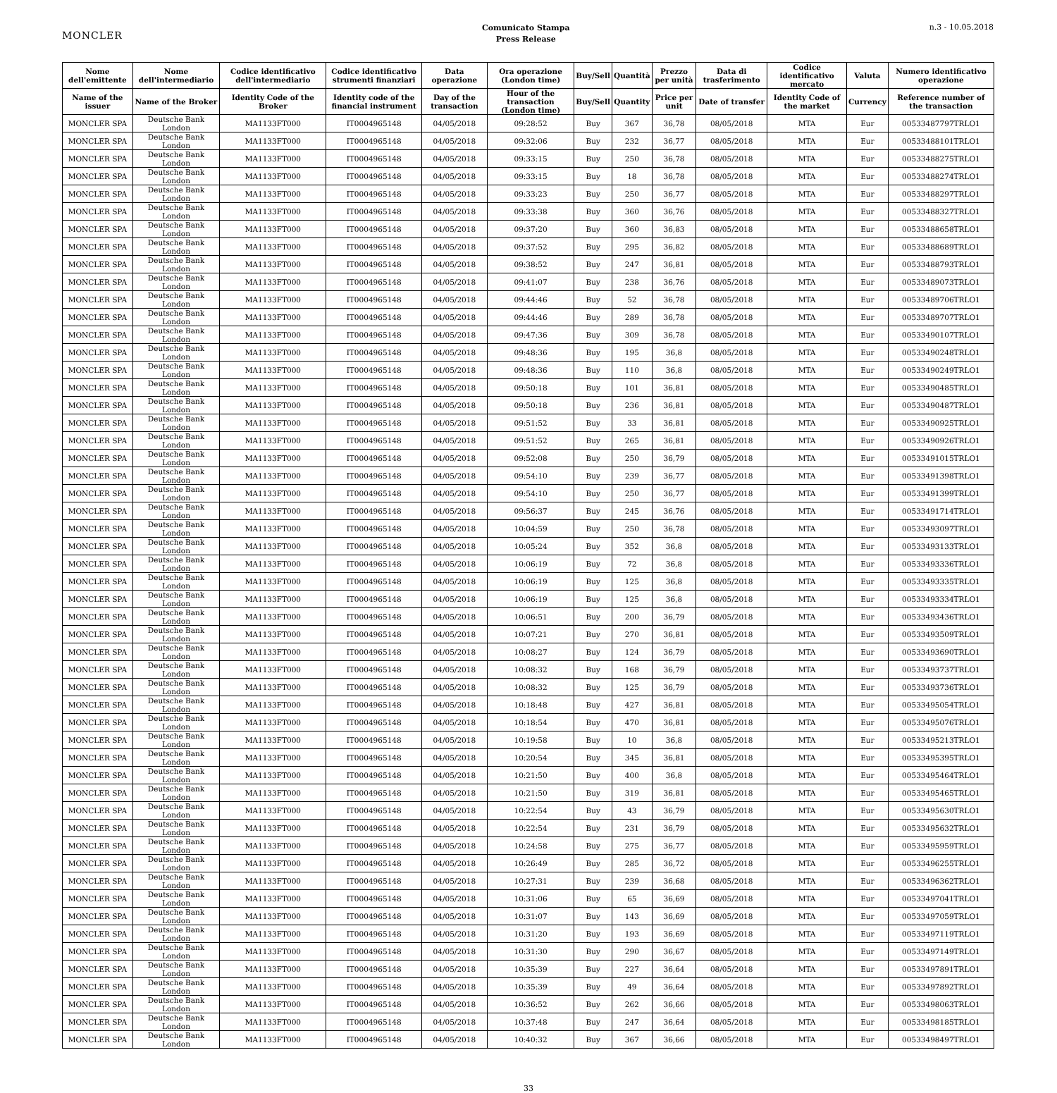MONCLER
Comunicato Stampa
Press Release
n.3 - 10.05.2018
| Nome dell'emittente | Nome dell'intermediario | Codice identificativo dell'intermediario | Codice identificativo strumenti finanziari | Data operazione | Ora operazione (London time) | Buy/Sell | Quantità | Prezzo per unità | Data di trasferimento | Codice identificativo mercato | Valuta | Numero identificativo operazione |
| --- | --- | --- | --- | --- | --- | --- | --- | --- | --- | --- | --- | --- |
| Name of the issuer | Name of the Broker | Identity Code of the Broker | Identity code of the financial instrument | Day of the transaction | Hour of the transaction (London time) | Buy/Sell | Quantity | Price per unit | Date of transfer | Identity Code of the market | Currency | Reference number of the transaction |
| MONCLER SPA | Deutsche Bank London | MA1133FT000 | IT0004965148 | 04/05/2018 | 09:28:52 | Buy | 367 | 36,78 | 08/05/2018 | MTA | Eur | 00533487797TRLO1 |
| MONCLER SPA | Deutsche Bank London | MA1133FT000 | IT0004965148 | 04/05/2018 | 09:32:06 | Buy | 232 | 36,77 | 08/05/2018 | MTA | Eur | 00533488101TRLO1 |
| MONCLER SPA | Deutsche Bank London | MA1133FT000 | IT0004965148 | 04/05/2018 | 09:33:15 | Buy | 250 | 36,78 | 08/05/2018 | MTA | Eur | 00533488275TRLO1 |
| MONCLER SPA | Deutsche Bank London | MA1133FT000 | IT0004965148 | 04/05/2018 | 09:33:15 | Buy | 18 | 36,78 | 08/05/2018 | MTA | Eur | 00533488274TRLO1 |
| MONCLER SPA | Deutsche Bank London | MA1133FT000 | IT0004965148 | 04/05/2018 | 09:33:23 | Buy | 250 | 36,77 | 08/05/2018 | MTA | Eur | 00533488297TRLO1 |
| MONCLER SPA | Deutsche Bank London | MA1133FT000 | IT0004965148 | 04/05/2018 | 09:33:38 | Buy | 360 | 36,76 | 08/05/2018 | MTA | Eur | 00533488327TRLO1 |
| MONCLER SPA | Deutsche Bank London | MA1133FT000 | IT0004965148 | 04/05/2018 | 09:37:20 | Buy | 360 | 36,83 | 08/05/2018 | MTA | Eur | 00533488658TRLO1 |
| MONCLER SPA | Deutsche Bank London | MA1133FT000 | IT0004965148 | 04/05/2018 | 09:37:52 | Buy | 295 | 36,82 | 08/05/2018 | MTA | Eur | 00533488689TRLO1 |
| MONCLER SPA | Deutsche Bank London | MA1133FT000 | IT0004965148 | 04/05/2018 | 09:38:52 | Buy | 247 | 36,81 | 08/05/2018 | MTA | Eur | 00533488793TRLO1 |
| MONCLER SPA | Deutsche Bank London | MA1133FT000 | IT0004965148 | 04/05/2018 | 09:41:07 | Buy | 238 | 36,76 | 08/05/2018 | MTA | Eur | 00533489073TRLO1 |
| MONCLER SPA | Deutsche Bank London | MA1133FT000 | IT0004965148 | 04/05/2018 | 09:44:46 | Buy | 52 | 36,78 | 08/05/2018 | MTA | Eur | 00533489706TRLO1 |
| MONCLER SPA | Deutsche Bank London | MA1133FT000 | IT0004965148 | 04/05/2018 | 09:44:46 | Buy | 289 | 36,78 | 08/05/2018 | MTA | Eur | 00533489707TRLO1 |
| MONCLER SPA | Deutsche Bank London | MA1133FT000 | IT0004965148 | 04/05/2018 | 09:47:36 | Buy | 309 | 36,78 | 08/05/2018 | MTA | Eur | 00533490107TRLO1 |
| MONCLER SPA | Deutsche Bank London | MA1133FT000 | IT0004965148 | 04/05/2018 | 09:48:36 | Buy | 195 | 36,8 | 08/05/2018 | MTA | Eur | 00533490248TRLO1 |
| MONCLER SPA | Deutsche Bank London | MA1133FT000 | IT0004965148 | 04/05/2018 | 09:48:36 | Buy | 110 | 36,8 | 08/05/2018 | MTA | Eur | 00533490249TRLO1 |
| MONCLER SPA | Deutsche Bank London | MA1133FT000 | IT0004965148 | 04/05/2018 | 09:50:18 | Buy | 101 | 36,81 | 08/05/2018 | MTA | Eur | 00533490485TRLO1 |
| MONCLER SPA | Deutsche Bank London | MA1133FT000 | IT0004965148 | 04/05/2018 | 09:50:18 | Buy | 236 | 36,81 | 08/05/2018 | MTA | Eur | 00533490487TRLO1 |
| MONCLER SPA | Deutsche Bank London | MA1133FT000 | IT0004965148 | 04/05/2018 | 09:51:52 | Buy | 33 | 36,81 | 08/05/2018 | MTA | Eur | 00533490925TRLO1 |
| MONCLER SPA | Deutsche Bank London | MA1133FT000 | IT0004965148 | 04/05/2018 | 09:51:52 | Buy | 265 | 36,81 | 08/05/2018 | MTA | Eur | 00533490926TRLO1 |
| MONCLER SPA | Deutsche Bank London | MA1133FT000 | IT0004965148 | 04/05/2018 | 09:52:08 | Buy | 250 | 36,79 | 08/05/2018 | MTA | Eur | 00533491015TRLO1 |
| MONCLER SPA | Deutsche Bank London | MA1133FT000 | IT0004965148 | 04/05/2018 | 09:54:10 | Buy | 239 | 36,77 | 08/05/2018 | MTA | Eur | 00533491398TRLO1 |
| MONCLER SPA | Deutsche Bank London | MA1133FT000 | IT0004965148 | 04/05/2018 | 09:54:10 | Buy | 250 | 36,77 | 08/05/2018 | MTA | Eur | 00533491399TRLO1 |
| MONCLER SPA | Deutsche Bank London | MA1133FT000 | IT0004965148 | 04/05/2018 | 09:56:37 | Buy | 245 | 36,76 | 08/05/2018 | MTA | Eur | 00533491714TRLO1 |
| MONCLER SPA | Deutsche Bank London | MA1133FT000 | IT0004965148 | 04/05/2018 | 10:04:59 | Buy | 250 | 36,78 | 08/05/2018 | MTA | Eur | 00533493097TRLO1 |
| MONCLER SPA | Deutsche Bank London | MA1133FT000 | IT0004965148 | 04/05/2018 | 10:05:24 | Buy | 352 | 36,8 | 08/05/2018 | MTA | Eur | 00533493133TRLO1 |
| MONCLER SPA | Deutsche Bank London | MA1133FT000 | IT0004965148 | 04/05/2018 | 10:06:19 | Buy | 72 | 36,8 | 08/05/2018 | MTA | Eur | 00533493336TRLO1 |
| MONCLER SPA | Deutsche Bank London | MA1133FT000 | IT0004965148 | 04/05/2018 | 10:06:19 | Buy | 125 | 36,8 | 08/05/2018 | MTA | Eur | 00533493335TRLO1 |
| MONCLER SPA | Deutsche Bank London | MA1133FT000 | IT0004965148 | 04/05/2018 | 10:06:19 | Buy | 125 | 36,8 | 08/05/2018 | MTA | Eur | 00533493334TRLO1 |
| MONCLER SPA | Deutsche Bank London | MA1133FT000 | IT0004965148 | 04/05/2018 | 10:06:51 | Buy | 200 | 36,79 | 08/05/2018 | MTA | Eur | 00533493436TRLO1 |
| MONCLER SPA | Deutsche Bank London | MA1133FT000 | IT0004965148 | 04/05/2018 | 10:07:21 | Buy | 270 | 36,81 | 08/05/2018 | MTA | Eur | 00533493509TRLO1 |
| MONCLER SPA | Deutsche Bank London | MA1133FT000 | IT0004965148 | 04/05/2018 | 10:08:27 | Buy | 124 | 36,79 | 08/05/2018 | MTA | Eur | 00533493690TRLO1 |
| MONCLER SPA | Deutsche Bank London | MA1133FT000 | IT0004965148 | 04/05/2018 | 10:08:32 | Buy | 168 | 36,79 | 08/05/2018 | MTA | Eur | 00533493737TRLO1 |
| MONCLER SPA | Deutsche Bank London | MA1133FT000 | IT0004965148 | 04/05/2018 | 10:08:32 | Buy | 125 | 36,79 | 08/05/2018 | MTA | Eur | 00533493736TRLO1 |
| MONCLER SPA | Deutsche Bank London | MA1133FT000 | IT0004965148 | 04/05/2018 | 10:18:48 | Buy | 427 | 36,81 | 08/05/2018 | MTA | Eur | 00533495054TRLO1 |
| MONCLER SPA | Deutsche Bank London | MA1133FT000 | IT0004965148 | 04/05/2018 | 10:18:54 | Buy | 470 | 36,81 | 08/05/2018 | MTA | Eur | 00533495076TRLO1 |
| MONCLER SPA | Deutsche Bank London | MA1133FT000 | IT0004965148 | 04/05/2018 | 10:19:58 | Buy | 10 | 36,8 | 08/05/2018 | MTA | Eur | 00533495213TRLO1 |
| MONCLER SPA | Deutsche Bank London | MA1133FT000 | IT0004965148 | 04/05/2018 | 10:20:54 | Buy | 345 | 36,81 | 08/05/2018 | MTA | Eur | 00533495395TRLO1 |
| MONCLER SPA | Deutsche Bank London | MA1133FT000 | IT0004965148 | 04/05/2018 | 10:21:50 | Buy | 400 | 36,8 | 08/05/2018 | MTA | Eur | 00533495464TRLO1 |
| MONCLER SPA | Deutsche Bank London | MA1133FT000 | IT0004965148 | 04/05/2018 | 10:21:50 | Buy | 319 | 36,81 | 08/05/2018 | MTA | Eur | 00533495465TRLO1 |
| MONCLER SPA | Deutsche Bank London | MA1133FT000 | IT0004965148 | 04/05/2018 | 10:22:54 | Buy | 43 | 36,79 | 08/05/2018 | MTA | Eur | 00533495630TRLO1 |
| MONCLER SPA | Deutsche Bank London | MA1133FT000 | IT0004965148 | 04/05/2018 | 10:22:54 | Buy | 231 | 36,79 | 08/05/2018 | MTA | Eur | 00533495632TRLO1 |
| MONCLER SPA | Deutsche Bank London | MA1133FT000 | IT0004965148 | 04/05/2018 | 10:24:58 | Buy | 275 | 36,77 | 08/05/2018 | MTA | Eur | 00533495959TRLO1 |
| MONCLER SPA | Deutsche Bank London | MA1133FT000 | IT0004965148 | 04/05/2018 | 10:26:49 | Buy | 285 | 36,72 | 08/05/2018 | MTA | Eur | 00533496255TRLO1 |
| MONCLER SPA | Deutsche Bank London | MA1133FT000 | IT0004965148 | 04/05/2018 | 10:27:31 | Buy | 239 | 36,68 | 08/05/2018 | MTA | Eur | 00533496362TRLO1 |
| MONCLER SPA | Deutsche Bank London | MA1133FT000 | IT0004965148 | 04/05/2018 | 10:31:06 | Buy | 65 | 36,69 | 08/05/2018 | MTA | Eur | 00533497041TRLO1 |
| MONCLER SPA | Deutsche Bank London | MA1133FT000 | IT0004965148 | 04/05/2018 | 10:31:07 | Buy | 143 | 36,69 | 08/05/2018 | MTA | Eur | 00533497059TRLO1 |
| MONCLER SPA | Deutsche Bank London | MA1133FT000 | IT0004965148 | 04/05/2018 | 10:31:20 | Buy | 193 | 36,69 | 08/05/2018 | MTA | Eur | 00533497119TRLO1 |
| MONCLER SPA | Deutsche Bank London | MA1133FT000 | IT0004965148 | 04/05/2018 | 10:31:30 | Buy | 290 | 36,67 | 08/05/2018 | MTA | Eur | 00533497149TRLO1 |
| MONCLER SPA | Deutsche Bank London | MA1133FT000 | IT0004965148 | 04/05/2018 | 10:35:39 | Buy | 227 | 36,64 | 08/05/2018 | MTA | Eur | 00533497891TRLO1 |
| MONCLER SPA | Deutsche Bank London | MA1133FT000 | IT0004965148 | 04/05/2018 | 10:35:39 | Buy | 49 | 36,64 | 08/05/2018 | MTA | Eur | 00533497892TRLO1 |
| MONCLER SPA | Deutsche Bank London | MA1133FT000 | IT0004965148 | 04/05/2018 | 10:36:52 | Buy | 262 | 36,66 | 08/05/2018 | MTA | Eur | 00533498063TRLO1 |
| MONCLER SPA | Deutsche Bank London | MA1133FT000 | IT0004965148 | 04/05/2018 | 10:37:48 | Buy | 247 | 36,64 | 08/05/2018 | MTA | Eur | 00533498185TRLO1 |
| MONCLER SPA | Deutsche Bank London | MA1133FT000 | IT0004965148 | 04/05/2018 | 10:40:32 | Buy | 367 | 36,66 | 08/05/2018 | MTA | Eur | 00533498497TRLO1 |
33